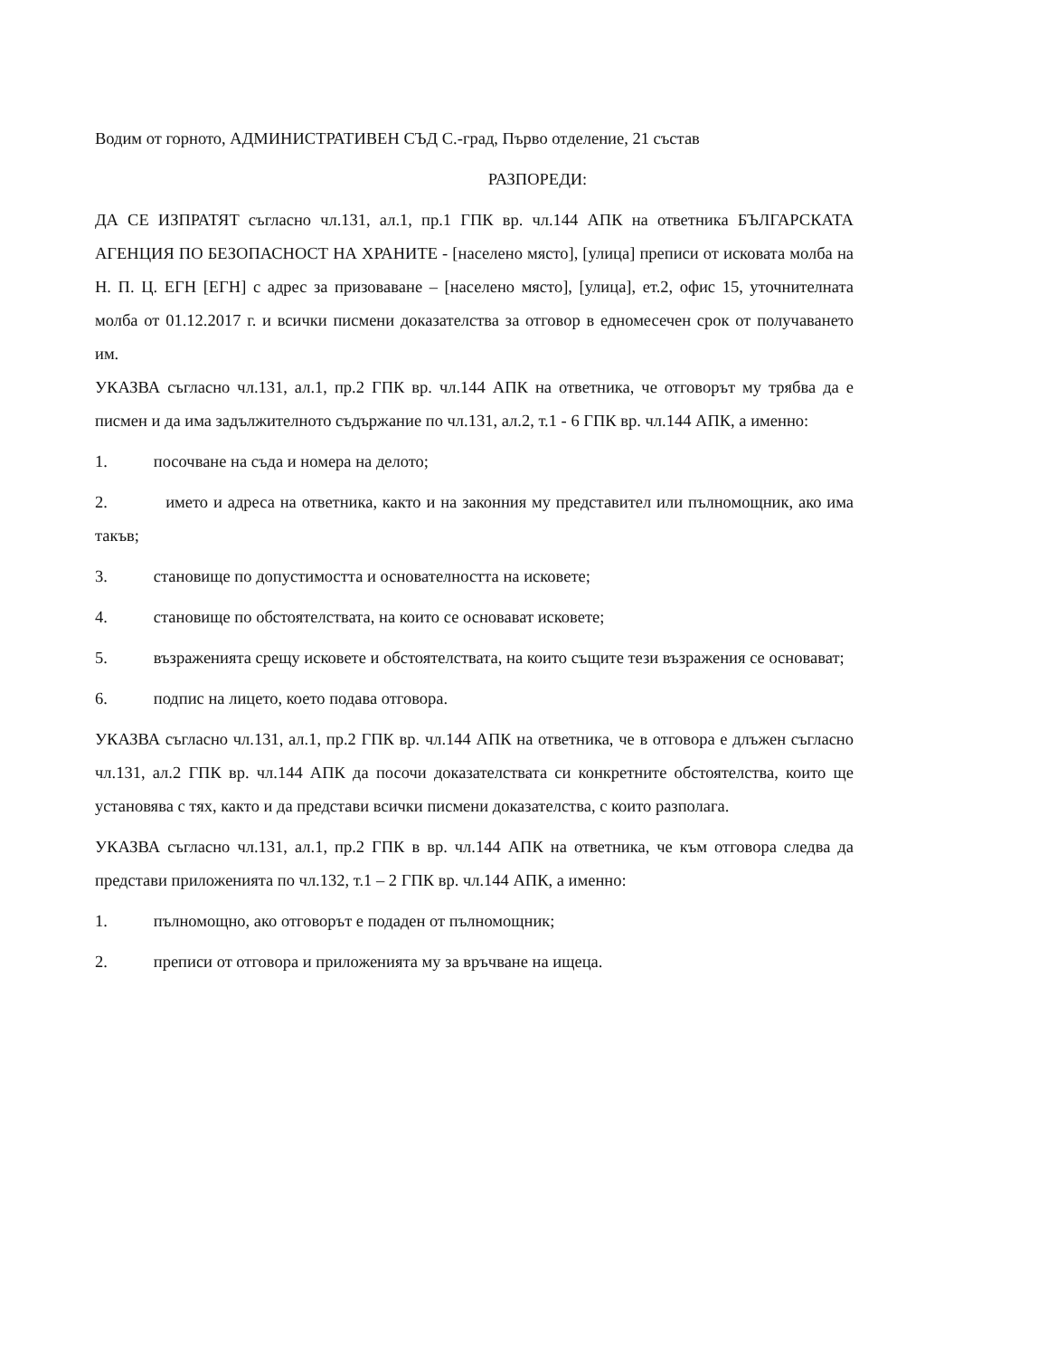Водим от горното, АДМИНИСТРАТИВЕН СЪД С.-град, Първо отделение, 21 състав
РАЗПОРЕДИ:
ДА СЕ ИЗПРАТЯТ съгласно чл.131, ал.1, пр.1 ГПК вр. чл.144 АПК на ответника БЪЛГАРСКАТА АГЕНЦИЯ ПО БЕЗОПАСНОСТ НА ХРАНИТЕ - [населено място], [улица] преписи от исковата молба на Н. П. Ц. ЕГН [ЕГН] с адрес за призоваване – [населено място], [улица], ет.2, офис 15, уточнителната молба от 01.12.2017 г. и всички писмени доказателства за отговор в едномесечен срок от получаването им.
УКАЗВА съгласно чл.131, ал.1, пр.2 ГПК вр. чл.144 АПК на ответника, че отговорът му трябва да е писмен и да има задължителното съдържание по чл.131, ал.2, т.1 - 6 ГПК вр. чл.144 АПК, а именно:
1. посочване на съда и номера на делото;
2. името и адреса на ответника, както и на законния му представител или пълномощник, ако има такъв;
3. становище по допустимостта и основателността на исковете;
4. становище по обстоятелствата, на които се основават исковете;
5. възраженията срещу исковете и обстоятелствата, на които същите тези възражения се основават;
6. подпис на лицето, което подава отговора.
УКАЗВА съгласно чл.131, ал.1, пр.2 ГПК вр. чл.144 АПК на ответника, че в отговора е длъжен съгласно чл.131, ал.2 ГПК вр. чл.144 АПК да посочи доказателствата си конкретните обстоятелства, които ще установява с тях, както и да представи всички писмени доказателства, с които разполага.
УКАЗВА съгласно чл.131, ал.1, пр.2 ГПК в вр. чл.144 АПК на ответника, че към отговора следва да представи приложенията по чл.132, т.1 – 2 ГПК вр. чл.144 АПК, а именно:
1. пълномощно, ако отговорът е подаден от пълномощник;
2. преписи от отговора и приложенията му за връчване на ищеца.